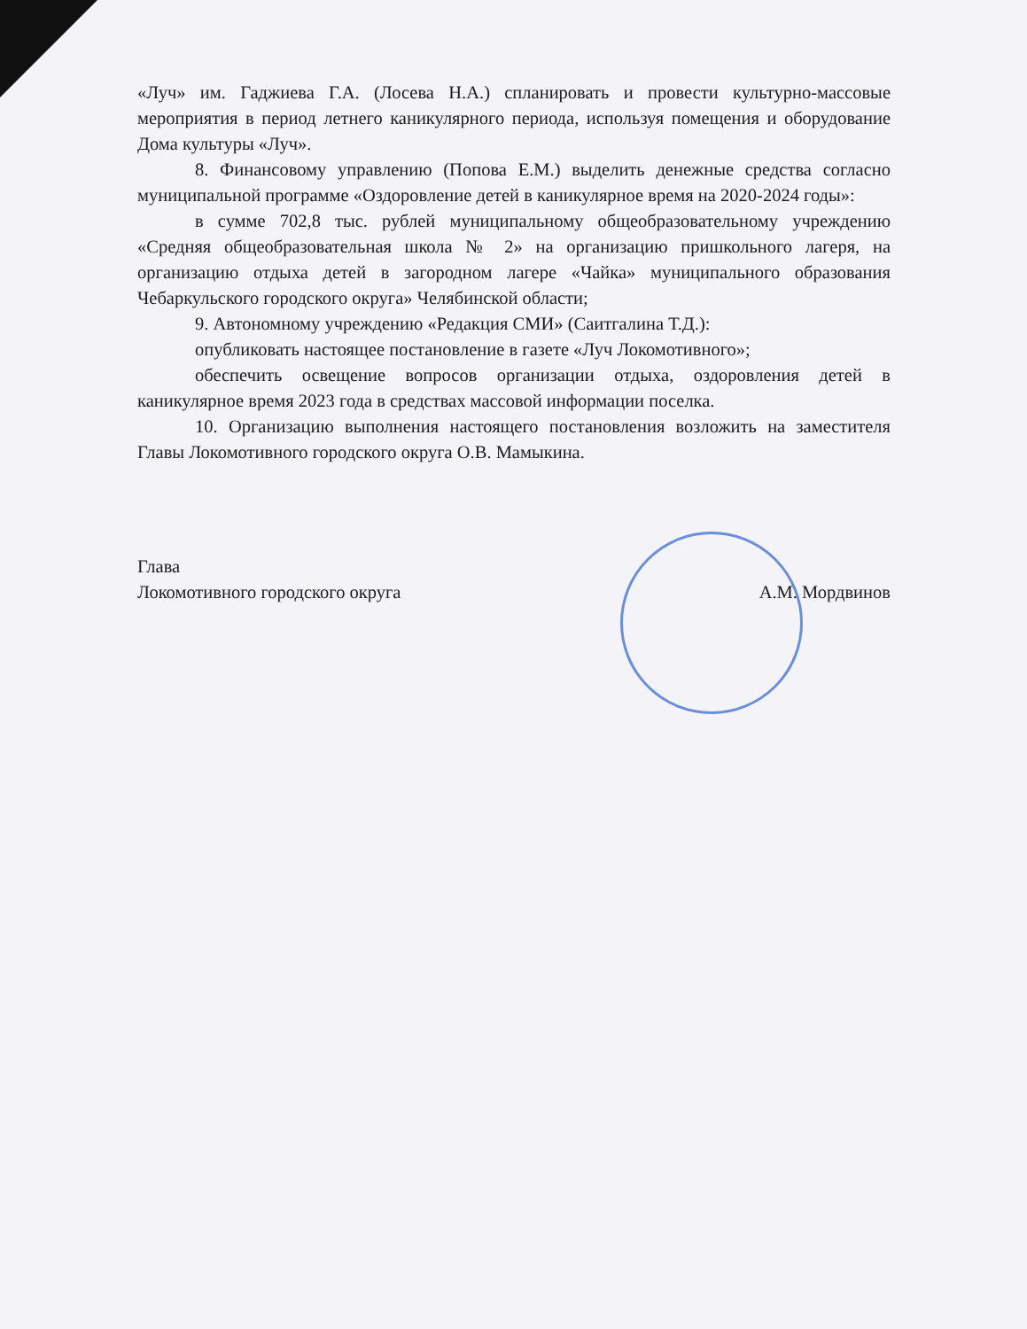«Луч» им. Гаджиева Г.А. (Лосева Н.А.) спланировать и провести культурно-массовые мероприятия в период летнего каникулярного периода, используя помещения и оборудование Дома культуры «Луч».
8. Финансовому управлению (Попова Е.М.) выделить денежные средства согласно муниципальной программе «Оздоровление детей в каникулярное время на 2020-2024 годы»:
в сумме 702,8 тыс. рублей муниципальному общеобразовательному учреждению «Средняя общеобразовательная школа № 2» на организацию пришкольного лагеря, на организацию отдыха детей в загородном лагере «Чайка» муниципального образования Чебаркульского городского округа» Челябинской области;
9. Автономному учреждению «Редакция СМИ» (Саитгалина Т.Д.):
опубликовать настоящее постановление в газете «Луч Локомотивного»;
обеспечить освещение вопросов организации отдыха, оздоровления детей в каникулярное время 2023 года в средствах массовой информации поселка.
10. Организацию выполнения настоящего постановления возложить на заместителя Главы Локомотивного городского округа О.В. Мамыкина.
Глава
Локомотивного городского округа
А.М. Мордвинов